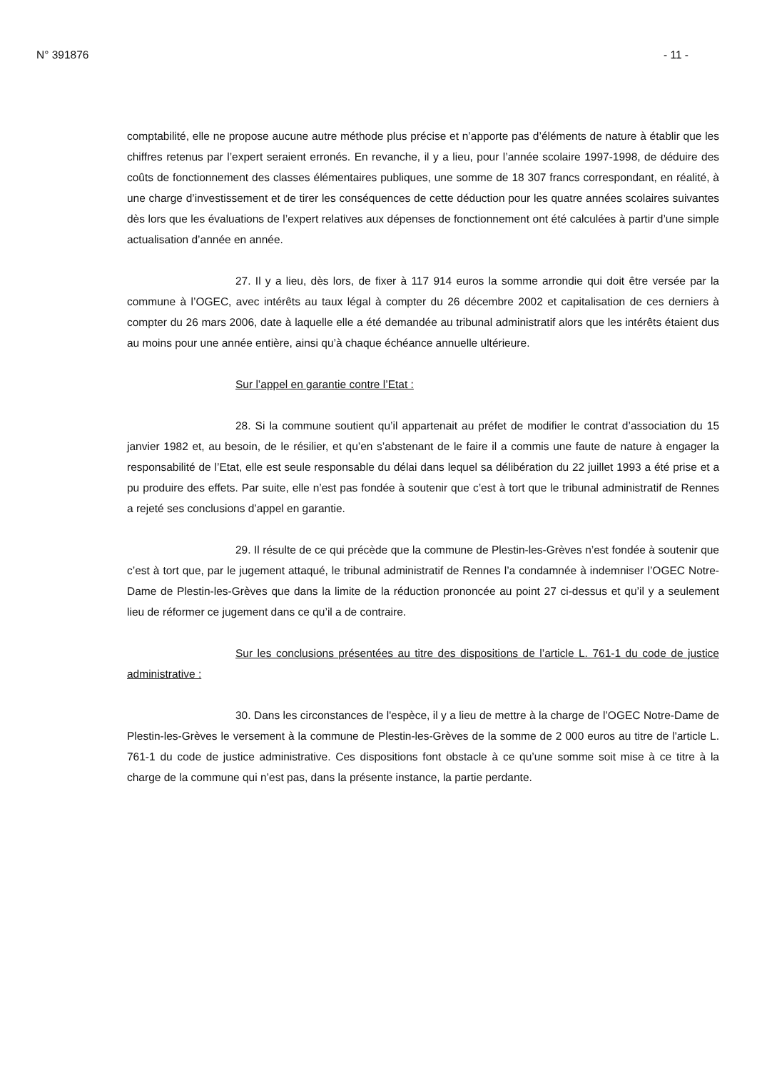N° 391876 - 11 -
comptabilité, elle ne propose aucune autre méthode plus précise et n’apporte pas d’éléments de nature à établir que les chiffres retenus par l’expert seraient erronés. En revanche, il y a lieu, pour l’année scolaire 1997-1998, de déduire des coûts de fonctionnement des classes élémentaires publiques, une somme de 18 307 francs correspondant, en réalité, à une charge d’investissement et de tirer les conséquences de cette déduction pour les quatre années scolaires suivantes dès lors que les évaluations de l’expert relatives aux dépenses de fonctionnement ont été calculées à partir d’une simple actualisation d’année en année.
27. Il y a lieu, dès lors, de fixer à 117 914 euros la somme arrondie qui doit être versée par la commune à l’OGEC, avec intérêts au taux légal à compter du 26 décembre 2002 et capitalisation de ces derniers à compter du 26 mars 2006, date à laquelle elle a été demandée au tribunal administratif alors que les intérêts étaient dus au moins pour une année entière, ainsi qu’à chaque échéance annuelle ultérieure.
Sur l’appel en garantie contre l’Etat :
28. Si la commune soutient qu’il appartenait au préfet de modifier le contrat d’association du 15 janvier 1982 et, au besoin, de le résilier, et qu’en s’abstenant de le faire il a commis une faute de nature à engager la responsabilité de l’Etat, elle est seule responsable du délai dans lequel sa délibération du 22 juillet 1993 a été prise et a pu produire des effets. Par suite, elle n’est pas fondée à soutenir que c’est à tort que le tribunal administratif de Rennes a rejeté ses conclusions d’appel en garantie.
29. Il résulte de ce qui précède que la commune de Plestin-les-Grèves n’est fondée à soutenir que c’est à tort que, par le jugement attaqué, le tribunal administratif de Rennes l’a condamnée à indemniser l’OGEC Notre-Dame de Plestin-les-Grèves que dans la limite de la réduction prononcée au point 27 ci-dessus et qu’il y a seulement lieu de réformer ce jugement dans ce qu’il a de contraire.
Sur les conclusions présentées au titre des dispositions de l’article L. 761-1 du code de justice administrative :
30. Dans les circonstances de l'espèce, il y a lieu de mettre à la charge de l’OGEC Notre-Dame de Plestin-les-Grèves le versement à la commune de Plestin-les-Grèves de la somme de 2 000 euros au titre de l'article L. 761-1 du code de justice administrative. Ces dispositions font obstacle à ce qu’une somme soit mise à ce titre à la charge de la commune qui n’est pas, dans la présente instance, la partie perdante.